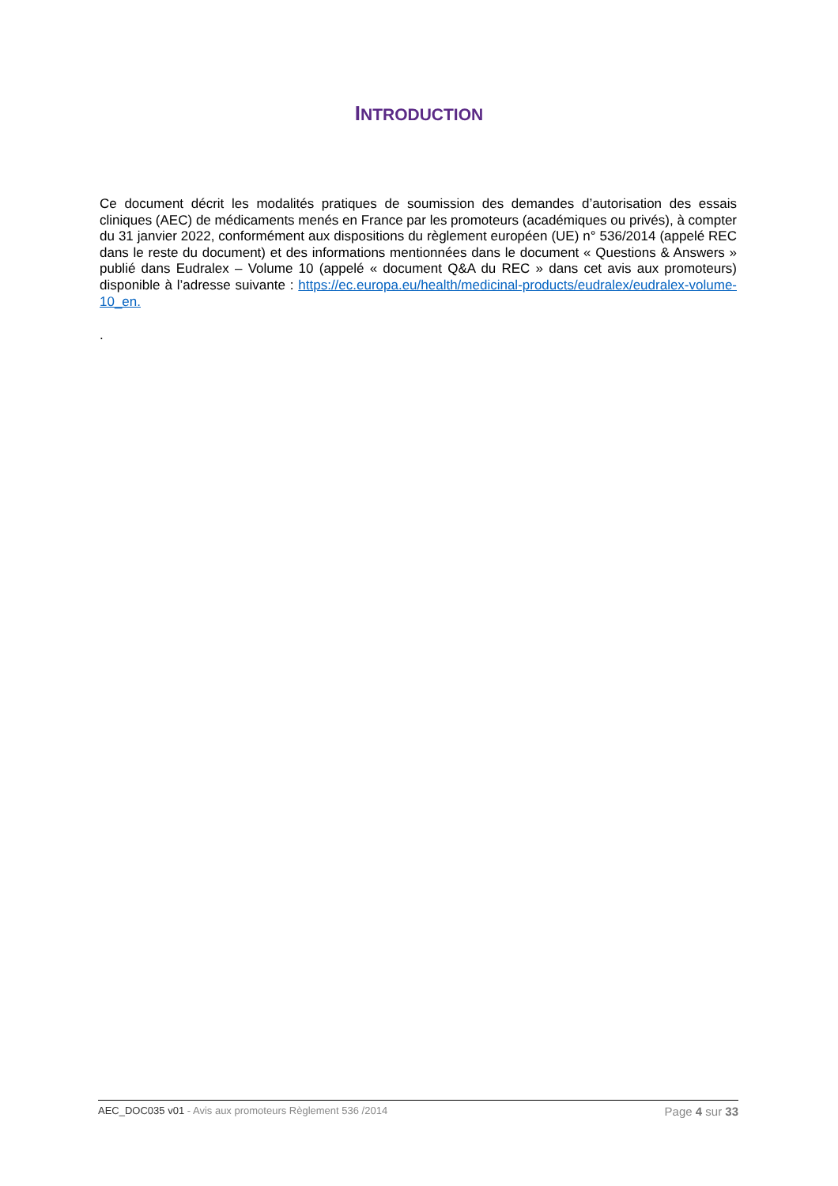INTRODUCTION
Ce document décrit les modalités pratiques de soumission des demandes d’autorisation des essais cliniques (AEC) de médicaments menés en France par les promoteurs (académiques ou privés), à compter du 31 janvier 2022, conformément aux dispositions du règlement européen (UE) n° 536/2014 (appelé REC dans le reste du document) et des informations mentionnées dans le document « Questions & Answers » publié dans Eudralex – Volume 10 (appelé « document Q&A du REC » dans cet avis aux promoteurs) disponible à l’adresse suivante : https://ec.europa.eu/health/medicinal-products/eudralex/eudralex-volume-10_en.
.
AEC_DOC035 v01 - Avis aux promoteurs Règlement 536 /2014 Page 4 sur 33